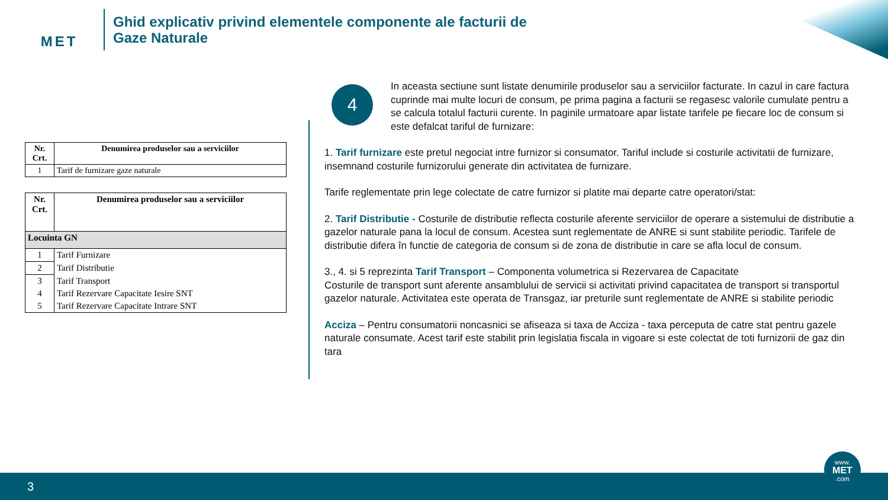MET
Ghid explicativ privind elementele componente ale facturii de
Gaze Naturale
| Nr. Crt. | Denumirea produselor sau a serviciilor |
| --- | --- |
| 1 | Tarif de furnizare gaze naturale |
| Nr. Crt. | Denumirea produselor sau a serviciilor |
| --- | --- |
| Locuinta GN | |
| 1 | Tarif Furnizare |
| 2 | Tarif Distributie |
| 3 | Tarif Transport |
| 4 | Tarif Rezervare Capacitate Iesire SNT |
| 5 | Tarif Rezervare Capacitate Intrare SNT |
4
In aceasta sectiune sunt listate denumirile produselor sau a serviciilor facturate. In cazul in care factura cuprinde mai multe locuri de consum, pe prima pagina a facturii se regasesc valorile cumulate pentru a se calcula totalul facturii curente. In paginile urmatoare apar listate tarifele pe fiecare loc de consum si este defalcat tariful de furnizare:
1. Tarif furnizare este pretul negociat intre furnizor si consumator. Tariful include si costurile activitatii de furnizare, insemnand costurile furnizorului generate din activitatea de furnizare.
Tarife reglementate prin lege colectate de catre furnizor si platite mai departe catre operatori/stat:
2. Tarif Distributie - Costurile de distributie reflecta costurile aferente serviciilor de operare a sistemului de distributie a gazelor naturale pana la locul de consum. Acestea sunt reglementate de ANRE si sunt stabilite periodic. Tarifele de distributie difera în functie de categoria de consum si de zona de distributie in care se afla locul de consum.
3., 4. si 5 reprezinta Tarif Transport – Componenta volumetrica si Rezervarea de Capacitate
Costurile de transport sunt aferente ansamblului de servicii si activitati privind capacitatea de transport si transportul gazelor naturale. Activitatea este operata de Transgaz, iar preturile sunt reglementate de ANRE si stabilite periodic
Acciza – Pentru consumatorii noncasnici se afiseaza si taxa de Acciza - taxa perceputa de catre stat pentru gazele naturale consumate. Acest tarif este stabilit prin legislatia fiscala in vigoare si este colectat de toti furnizorii de gaz din tara
3
www.
MET
.com